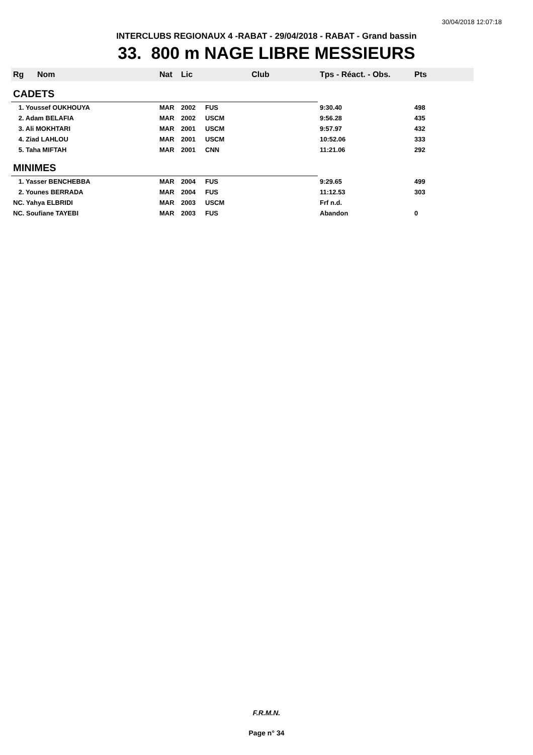30/04/2018 12:07:18
INTERCLUBS REGIONAUX 4 -RABAT - 29/04/2018 - RABAT - Grand bassin
33. 800 m NAGE LIBRE MESSIEURS
| Rg | Nom | Nat | Lic | Club | Tps - Réact. - Obs. | Pts |
| --- | --- | --- | --- | --- | --- | --- |
| CADETS | | | | | | |
| 1. Youssef OUKHOUYA | | MAR | 2002 | FUS | 9:30.40 | 498 |
| 2. Adam BELAFIA | | MAR | 2002 | USCM | 9:56.28 | 435 |
| 3. Ali MOKHTARI | | MAR | 2001 | USCM | 9:57.97 | 432 |
| 4. Ziad LAHLOU | | MAR | 2001 | USCM | 10:52.06 | 333 |
| 5. Taha MIFTAH | | MAR | 2001 | CNN | 11:21.06 | 292 |
| MINIMES | | | | | | |
| 1. Yasser BENCHEBBA | | MAR | 2004 | FUS | 9:29.65 | 499 |
| 2. Younes BERRADA | | MAR | 2004 | FUS | 11:12.53 | 303 |
| NC. Yahya ELBRIDI | | MAR | 2003 | USCM | Frf n.d. | |
| NC. Soufiane TAYEBI | | MAR | 2003 | FUS | Abandon | 0 |
F.R.M.N.
Page n° 34